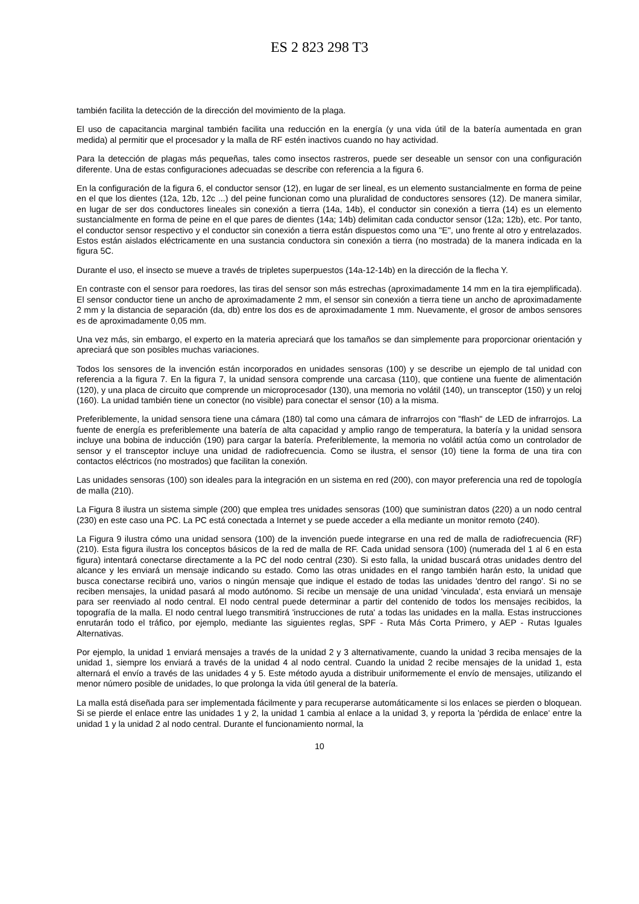ES 2 823 298 T3
también facilita la detección de la dirección del movimiento de la plaga.
El uso de capacitancia marginal también facilita una reducción en la energía (y una vida útil de la batería aumentada en gran medida) al permitir que el procesador y la malla de RF estén inactivos cuando no hay actividad.
Para la detección de plagas más pequeñas, tales como insectos rastreros, puede ser deseable un sensor con una configuración diferente. Una de estas configuraciones adecuadas se describe con referencia a la figura 6.
En la configuración de la figura 6, el conductor sensor (12), en lugar de ser lineal, es un elemento sustancialmente en forma de peine en el que los dientes (12a, 12b, 12c ...) del peine funcionan como una pluralidad de conductores sensores (12). De manera similar, en lugar de ser dos conductores lineales sin conexión a tierra (14a, 14b), el conductor sin conexión a tierra (14) es un elemento sustancialmente en forma de peine en el que pares de dientes (14a; 14b) delimitan cada conductor sensor (12a; 12b), etc. Por tanto, el conductor sensor respectivo y el conductor sin conexión a tierra están dispuestos como una "E", uno frente al otro y entrelazados. Estos están aislados eléctricamente en una sustancia conductora sin conexión a tierra (no mostrada) de la manera indicada en la figura 5C.
Durante el uso, el insecto se mueve a través de tripletes superpuestos (14a-12-14b) en la dirección de la flecha Y.
En contraste con el sensor para roedores, las tiras del sensor son más estrechas (aproximadamente 14 mm en la tira ejemplificada). El sensor conductor tiene un ancho de aproximadamente 2 mm, el sensor sin conexión a tierra tiene un ancho de aproximadamente 2 mm y la distancia de separación (da, db) entre los dos es de aproximadamente 1 mm. Nuevamente, el grosor de ambos sensores es de aproximadamente 0,05 mm.
Una vez más, sin embargo, el experto en la materia apreciará que los tamaños se dan simplemente para proporcionar orientación y apreciará que son posibles muchas variaciones.
Todos los sensores de la invención están incorporados en unidades sensoras (100) y se describe un ejemplo de tal unidad con referencia a la figura 7. En la figura 7, la unidad sensora comprende una carcasa (110), que contiene una fuente de alimentación (120), y una placa de circuito que comprende un microprocesador (130), una memoria no volátil (140), un transceptor (150) y un reloj (160). La unidad también tiene un conector (no visible) para conectar el sensor (10) a la misma.
Preferiblemente, la unidad sensora tiene una cámara (180) tal como una cámara de infrarrojos con "flash" de LED de infrarrojos. La fuente de energía es preferiblemente una batería de alta capacidad y amplio rango de temperatura, la batería y la unidad sensora incluye una bobina de inducción (190) para cargar la batería. Preferiblemente, la memoria no volátil actúa como un controlador de sensor y el transceptor incluye una unidad de radiofrecuencia. Como se ilustra, el sensor (10) tiene la forma de una tira con contactos eléctricos (no mostrados) que facilitan la conexión.
Las unidades sensoras (100) son ideales para la integración en un sistema en red (200), con mayor preferencia una red de topología de malla (210).
La Figura 8 ilustra un sistema simple (200) que emplea tres unidades sensoras (100) que suministran datos (220) a un nodo central (230) en este caso una PC. La PC está conectada a Internet y se puede acceder a ella mediante un monitor remoto (240).
La Figura 9 ilustra cómo una unidad sensora (100) de la invención puede integrarse en una red de malla de radiofrecuencia (RF) (210). Esta figura ilustra los conceptos básicos de la red de malla de RF. Cada unidad sensora (100) (numerada del 1 al 6 en esta figura) intentará conectarse directamente a la PC del nodo central (230). Si esto falla, la unidad buscará otras unidades dentro del alcance y les enviará un mensaje indicando su estado. Como las otras unidades en el rango también harán esto, la unidad que busca conectarse recibirá uno, varios o ningún mensaje que indique el estado de todas las unidades 'dentro del rango'. Si no se reciben mensajes, la unidad pasará al modo autónomo. Si recibe un mensaje de una unidad 'vinculada', esta enviará un mensaje para ser reenviado al nodo central. El nodo central puede determinar a partir del contenido de todos los mensajes recibidos, la topografía de la malla. El nodo central luego transmitirá 'instrucciones de ruta' a todas las unidades en la malla. Estas instrucciones enrutarán todo el tráfico, por ejemplo, mediante las siguientes reglas, SPF - Ruta Más Corta Primero, y AEP - Rutas Iguales Alternativas.
Por ejemplo, la unidad 1 enviará mensajes a través de la unidad 2 y 3 alternativamente, cuando la unidad 3 reciba mensajes de la unidad 1, siempre los enviará a través de la unidad 4 al nodo central. Cuando la unidad 2 recibe mensajes de la unidad 1, esta alternará el envío a través de las unidades 4 y 5. Este método ayuda a distribuir uniformemente el envío de mensajes, utilizando el menor número posible de unidades, lo que prolonga la vida útil general de la batería.
La malla está diseñada para ser implementada fácilmente y para recuperarse automáticamente si los enlaces se pierden o bloquean. Si se pierde el enlace entre las unidades 1 y 2, la unidad 1 cambia al enlace a la unidad 3, y reporta la 'pérdida de enlace' entre la unidad 1 y la unidad 2 al nodo central. Durante el funcionamiento normal, la
10